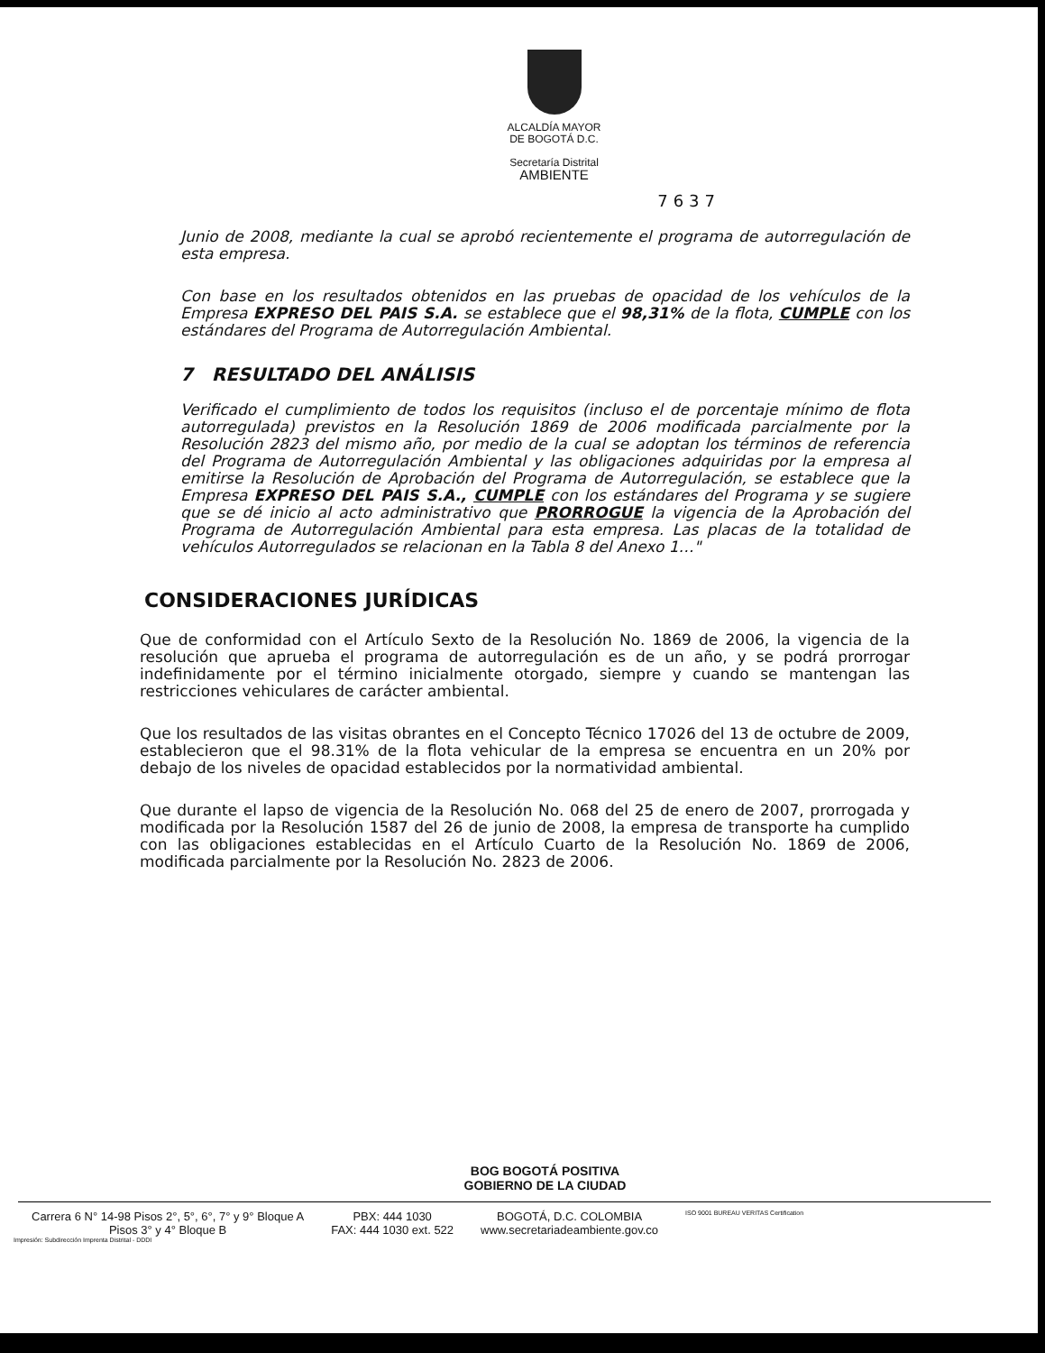ALCALDÍA MAYOR
DE BOGOTÁ D.C.
Secretaría Distrital
AMBIENTE
7637
Junio de 2008, mediante la cual se aprobó recientemente el programa de autorregulación de esta empresa.
Con base en los resultados obtenidos en las pruebas de opacidad de los vehículos de la Empresa EXPRESO DEL PAIS S.A. se establece que el 98,31% de la flota, CUMPLE con los estándares del Programa de Autorregulación Ambiental.
7 RESULTADO DEL ANÁLISIS
Verificado el cumplimiento de todos los requisitos (incluso el de porcentaje mínimo de flota autorregulada) previstos en la Resolución 1869 de 2006 modificada parcialmente por la Resolución 2823 del mismo año, por medio de la cual se adoptan los términos de referencia del Programa de Autorregulación Ambiental y las obligaciones adquiridas por la empresa al emitirse la Resolución de Aprobación del Programa de Autorregulación, se establece que la Empresa EXPRESO DEL PAIS S.A., CUMPLE con los estándares del Programa y se sugiere que se dé inicio al acto administrativo que PRORROGUE la vigencia de la Aprobación del Programa de Autorregulación Ambiental para esta empresa. Las placas de la totalidad de vehículos Autorregulados se relacionan en la Tabla 8 del Anexo 1…"
CONSIDERACIONES JURÍDICAS
Que de conformidad con el Artículo Sexto de la Resolución No. 1869 de 2006, la vigencia de la resolución que aprueba el programa de autorregulación es de un año, y se podrá prorrogar indefinidamente por el término inicialmente otorgado, siempre y cuando se mantengan las restricciones vehiculares de carácter ambiental.
Que los resultados de las visitas obrantes en el Concepto Técnico 17026 del 13 de octubre de 2009, establecieron que el 98.31% de la flota vehicular de la empresa se encuentra en un 20% por debajo de los niveles de opacidad establecidos por la normatividad ambiental.
Que durante el lapso de vigencia de la Resolución No. 068 del 25 de enero de 2007, prorrogada y modificada por la Resolución 1587 del 26 de junio de 2008, la empresa de transporte ha cumplido con las obligaciones establecidas en el Artículo Cuarto de la Resolución No. 1869 de 2006, modificada parcialmente por la Resolución No. 2823 de 2006.
BOG BOGOTÁ POSITIVA
GOBIERNO DE LA CIUDAD
Carrera 6 N° 14-98 Pisos 2°, 5°, 6°, 7° y 9° Bloque A
Pisos 3° y 4° Bloque B
PBX: 444 1030
FAX: 444 1030 ext. 522
BOGOTÁ, D.C. COLOMBIA
www.secretariadeambiente.gov.co
ISO 9001 BUREAU VERITAS Certification
Impresión: Subdirección Imprenta Distrital - DDDI